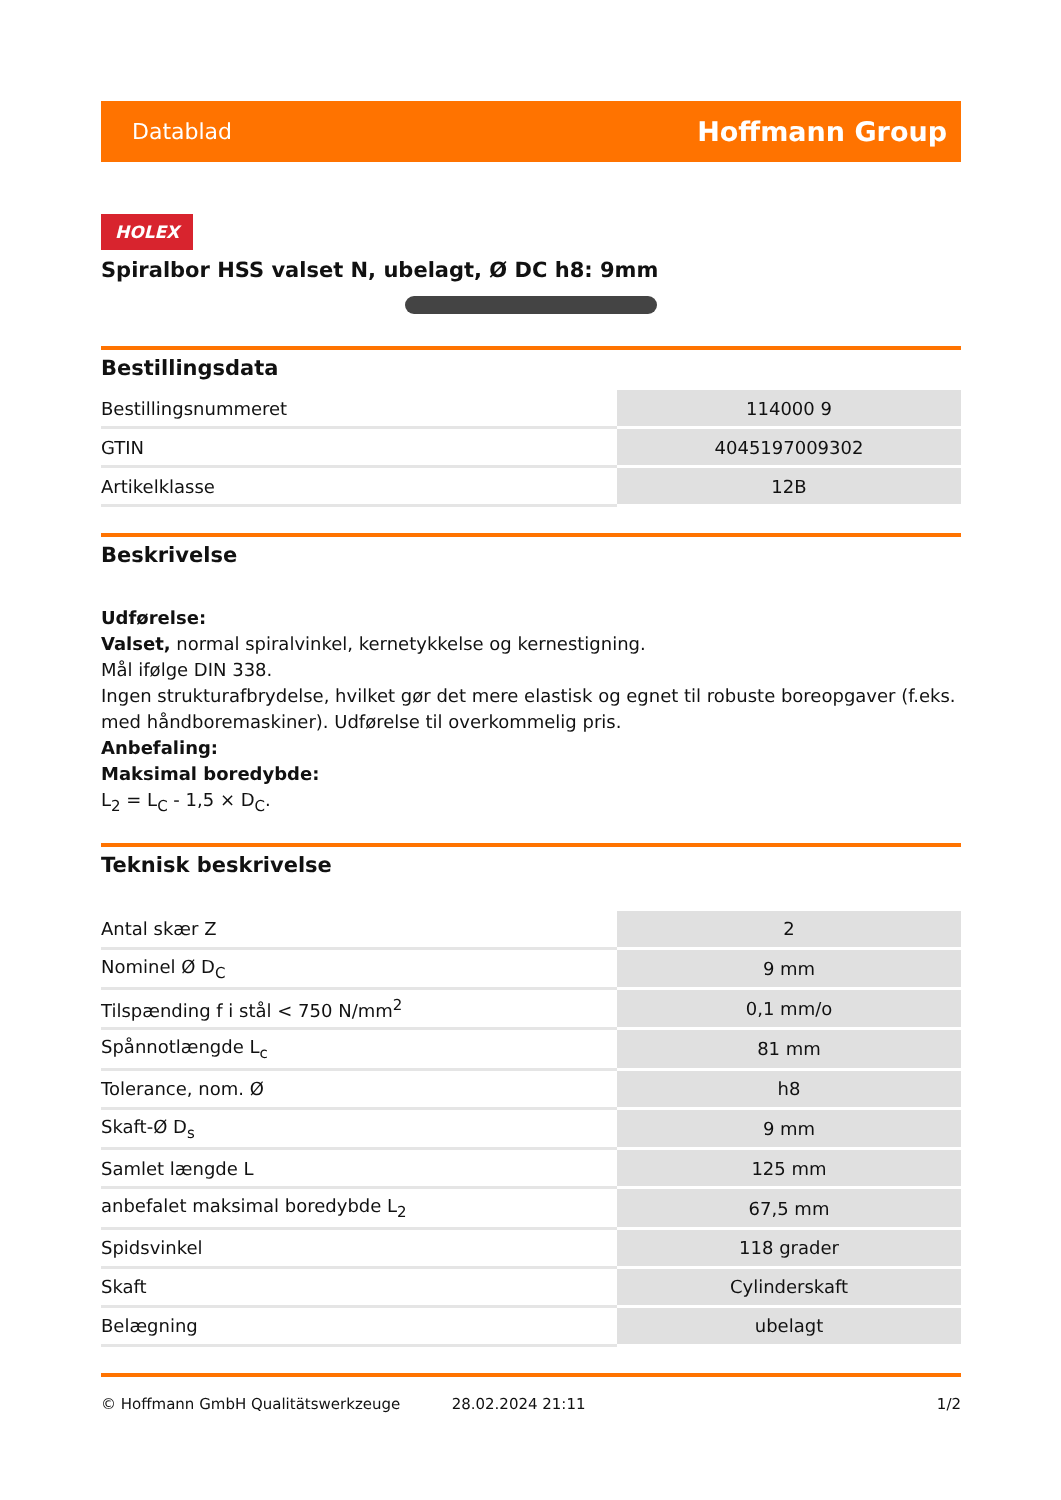Datablad Hoffmann Group
HOLEX
Spiralbor HSS valset N, ubelagt, Ø DC h8: 9mm
Bestillingsdata
| Bestillingsnummeret | 114000 9 |
| GTIN | 4045197009302 |
| Artikelklasse | 12B |
Beskrivelse
Udførelse:
Valset, normal spiralvinkel, kernetykkelse og kernestigning.
Mål ifølge DIN 338.
Ingen strukturafbrydelse, hvilket gør det mere elastisk og egnet til robuste boreopgaver (f.eks. med håndboremaskiner). Udførelse til overkommelig pris.
Anbefaling:
Maksimal boredybde:
L<sub>2</sub> = L<sub>C</sub> - 1,5 × D<sub>C</sub>.
Teknisk beskrivelse
| Antal skær Z | 2 |
| Nominel Ø D<sub>C</sub> | 9 mm |
| Tilspænding f i stål < 750 N/mm<sup>2</sup> | 0,1 mm/o |
| Spånnotlængde L<sub>c</sub> | 81 mm |
| Tolerance, nom. Ø | h8 |
| Skaft-Ø D<sub>s</sub> | 9 mm |
| Samlet længde L | 125 mm |
| anbefalet maksimal boredybde L<sub>2</sub> | 67,5 mm |
| Spidsvinkel | 118 grader |
| Skaft | Cylinderskaft |
| Belægning | ubelagt |
© Hoffmann GmbH Qualitätswerkzeuge 28.02.2024 21:11 1/2